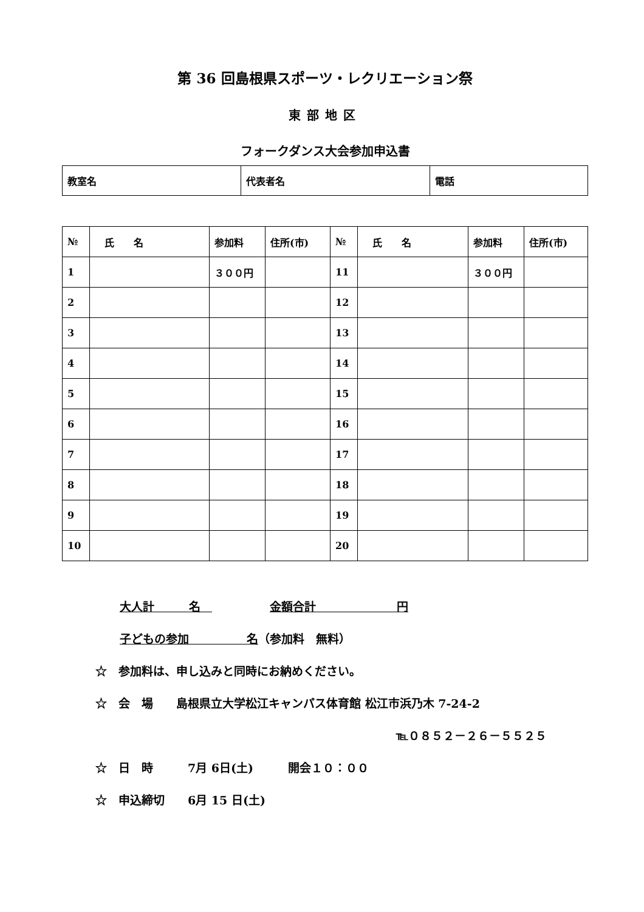第 36 回島根県スポーツ・レクリエーション祭
東部地区
フォークダンス大会参加申込書
| 教室名 | 代表者名 | 電話 |
| № | 氏 名 | 参加料 | 住所(市) | № | 氏 名 | 参加料 | 住所(市) |
| --- | --- | --- | --- | --- | --- | --- | --- |
| 1 | | ３００円 | | 11 | | ３００円 | |
| 2 | | | | 12 | | | |
| 3 | | | | 13 | | | |
| 4 | | | | 14 | | | |
| 5 | | | | 15 | | | |
| 6 | | | | 16 | | | |
| 7 | | | | 17 | | | |
| 8 | | | | 18 | | | |
| 9 | | | | 19 | | | |
| 10 | | | | 20 | | | |
大人計　　　名　　　　　　金額合計　　　　　　　円
子どもの参加　　　　　名（参加料　無料）
☆　参加料は、申し込みと同時にお納めください。
☆　会　場　　島根県立大学松江キャンパス体育館 松江市浜乃木 7-24-2
℡０８５２－２６－５５２５
☆　日　時　　　7月 6日(土)　　　開会１０：００
☆　申込締切　　6月 15 日(土)